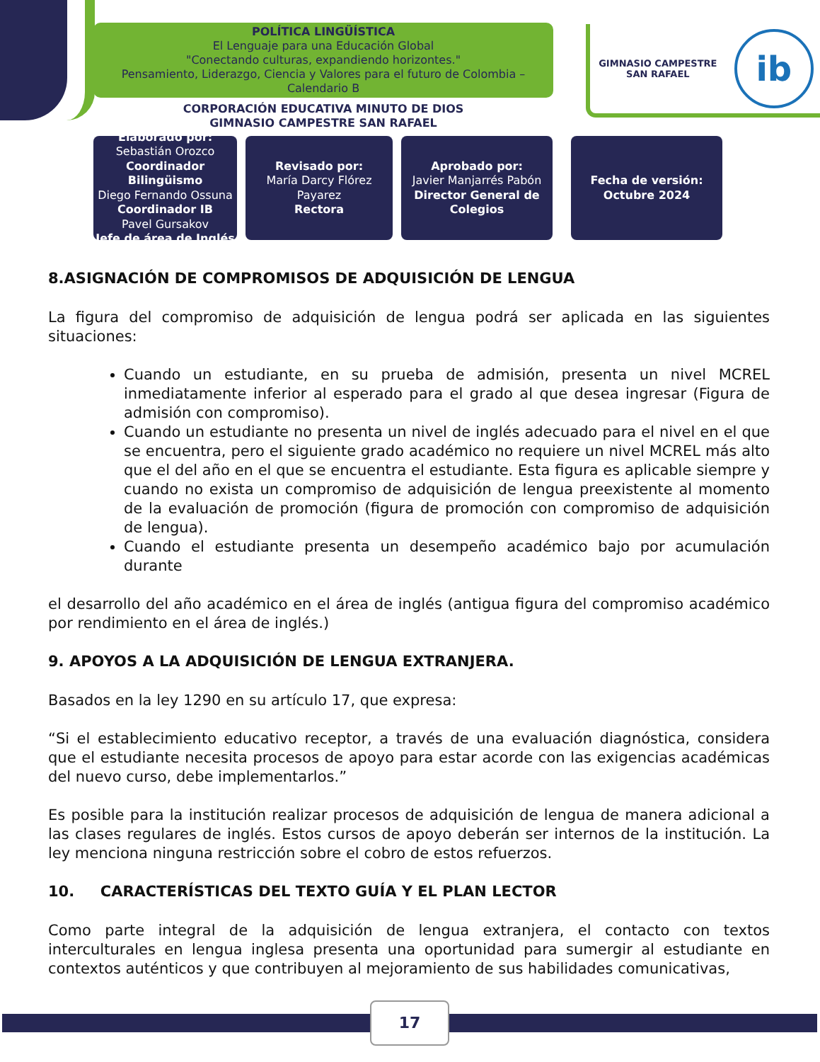POLÍTICA LINGÜÍSTICA
El Lenguaje para una Educación Global
"Conectando culturas, expandiendo horizontes."
Pensamiento, Liderazgo, Ciencia y Valores para el futuro de Colombia –
Calendario B
CORPORACIÓN EDUCATIVA MINUTO DE DIOS
GIMNASIO CAMPESTRE SAN RAFAEL
GIMNASIO CAMPESTRE
SAN RAFAEL
ib
Elaborado por:
Sebastián Orozco
Coordinador Bilingüismo
Diego Fernando Ossuna
Coordinador IB
Pavel Gursakov
Jefe de área de Inglés
Revisado por:
María Darcy Flórez Payarez
Rectora
Aprobado por:
Javier Manjarrés Pabón
Director General de Colegios
Fecha de versión:
Octubre 2024
8.ASIGNACIÓN DE COMPROMISOS DE ADQUISICIÓN DE LENGUA
La figura del compromiso de adquisición de lengua podrá ser aplicada en las siguientes situaciones:
Cuando un estudiante, en su prueba de admisión, presenta un nivel MCREL inmediatamente inferior al esperado para el grado al que desea ingresar (Figura de admisión con compromiso).
Cuando un estudiante no presenta un nivel de inglés adecuado para el nivel en el que se encuentra, pero el siguiente grado académico no requiere un nivel MCREL más alto que el del año en el que se encuentra el estudiante. Esta figura es aplicable siempre y cuando no exista un compromiso de adquisición de lengua preexistente al momento de la evaluación de promoción (figura de promoción con compromiso de adquisición de lengua).
Cuando el estudiante presenta un desempeño académico bajo por acumulación durante
el desarrollo del año académico en el área de inglés (antigua figura del compromiso académico por rendimiento en el área de inglés.)
9. APOYOS A LA ADQUISICIÓN DE LENGUA EXTRANJERA.
Basados en la ley 1290 en su artículo 17, que expresa:
“Si el establecimiento educativo receptor, a través de una evaluación diagnóstica, considera que el estudiante necesita procesos de apoyo para estar acorde con las exigencias académicas del nuevo curso, debe implementarlos.”
Es posible para la institución realizar procesos de adquisición de lengua de manera adicional a las clases regulares de inglés. Estos cursos de apoyo deberán ser internos de la institución. La ley menciona ninguna restricción sobre el cobro de estos refuerzos.
10. CARACTERÍSTICAS DEL TEXTO GUÍA Y EL PLAN LECTOR
Como parte integral de la adquisición de lengua extranjera, el contacto con textos interculturales en lengua inglesa presenta una oportunidad para sumergir al estudiante en contextos auténticos y que contribuyen al mejoramiento de sus habilidades comunicativas,
17